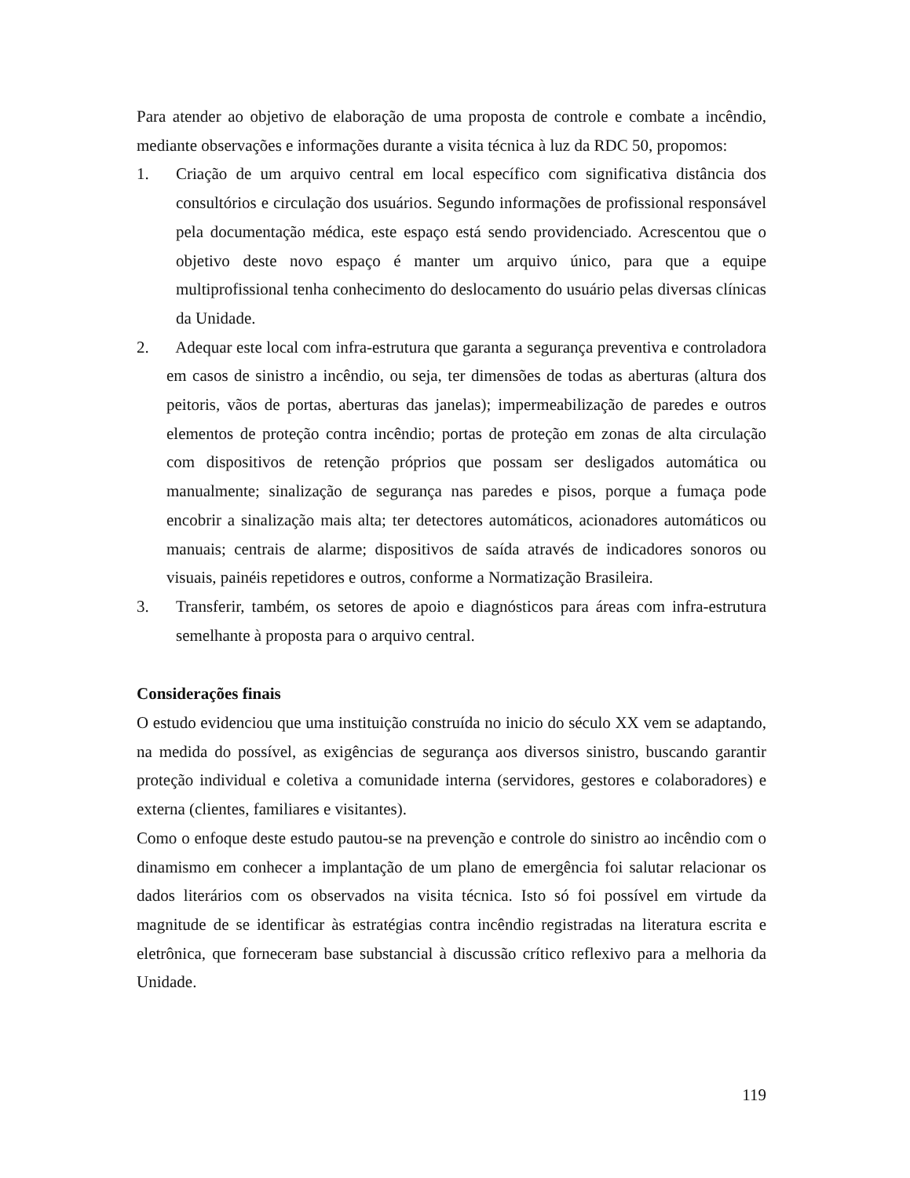Para atender ao objetivo de elaboração de uma proposta de controle e combate a incêndio, mediante observações e informações durante a visita técnica à luz da RDC 50, propomos:
1. Criação de um arquivo central em local específico com significativa distância dos consultórios e circulação dos usuários. Segundo informações de profissional responsável pela documentação médica, este espaço está sendo providenciado. Acrescentou que o objetivo deste novo espaço é manter um arquivo único, para que a equipe multiprofissional tenha conhecimento do deslocamento do usuário pelas diversas clínicas da Unidade.
2. Adequar este local com infra-estrutura que garanta a segurança preventiva e controladora em casos de sinistro a incêndio, ou seja, ter dimensões de todas as aberturas (altura dos peitoris, vãos de portas, aberturas das janelas); impermeabilização de paredes e outros elementos de proteção contra incêndio; portas de proteção em zonas de alta circulação com dispositivos de retenção próprios que possam ser desligados automática ou manualmente; sinalização de segurança nas paredes e pisos, porque a fumaça pode encobrir a sinalização mais alta; ter detectores automáticos, acionadores automáticos ou manuais; centrais de alarme; dispositivos de saída através de indicadores sonoros ou visuais, painéis repetidores e outros, conforme a Normatização Brasileira.
3. Transferir, também, os setores de apoio e diagnósticos para áreas com infra-estrutura semelhante à proposta para o arquivo central.
Considerações finais
O estudo evidenciou que uma instituição construída no inicio do século XX vem se adaptando, na medida do possível, as exigências de segurança aos diversos sinistro, buscando garantir proteção individual e coletiva a comunidade interna (servidores, gestores e colaboradores) e externa (clientes, familiares e visitantes).
Como o enfoque deste estudo pautou-se na prevenção e controle do sinistro ao incêndio com o dinamismo em conhecer a implantação de um plano de emergência foi salutar relacionar os dados literários com os observados na visita técnica. Isto só foi possível em virtude da magnitude de se identificar às estratégias contra incêndio registradas na literatura escrita e eletrônica, que forneceram base substancial à discussão crítico reflexivo para a melhoria da Unidade.
119